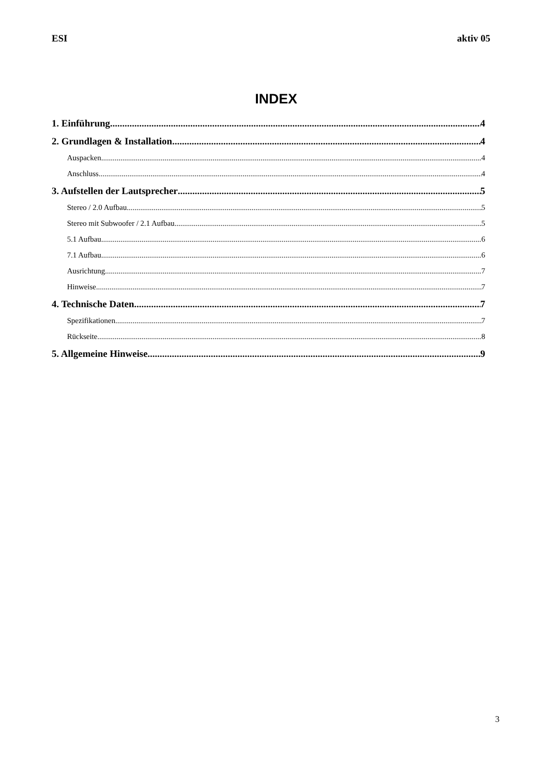ESI aktiv 05
INDEX
1. Einführung 4
2. Grundlagen & Installation 4
Auspacken 4
Anschluss 4
3. Aufstellen der Lautsprecher 5
Stereo / 2.0 Aufbau 5
Stereo mit Subwoofer / 2.1 Aufbau 5
5.1 Aufbau 6
7.1 Aufbau 6
Ausrichtung 7
Hinweise 7
4. Technische Daten 7
Spezifikationen 7
Rückseite 8
5. Allgemeine Hinweise 9
3